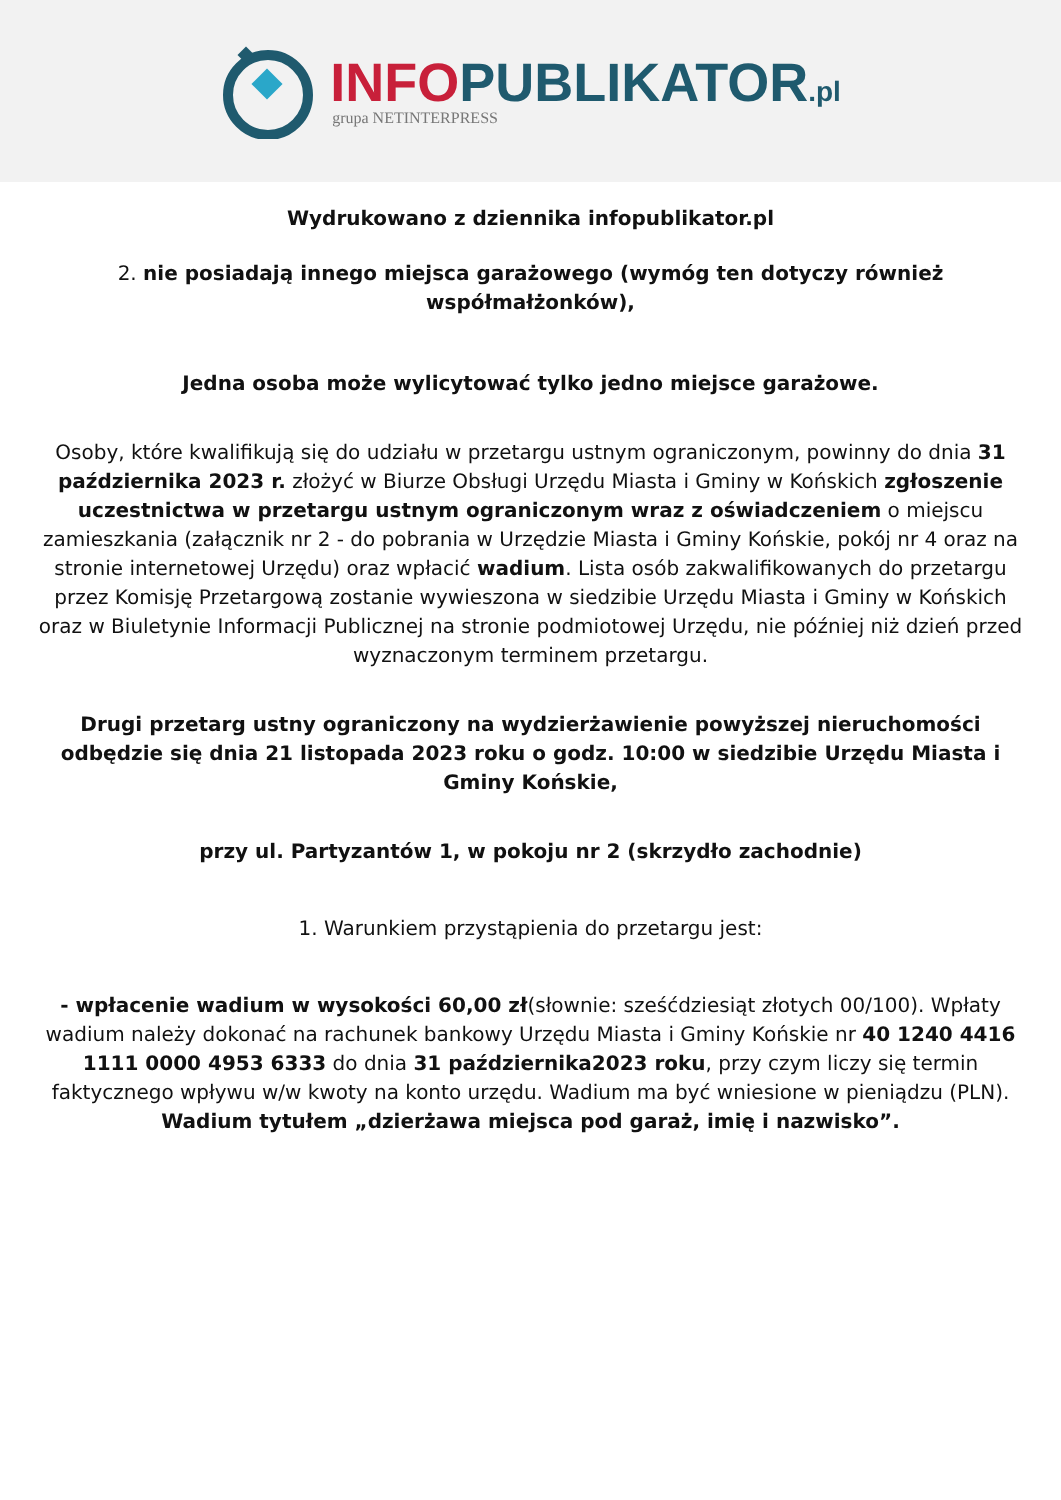INFOPUBLIKATOR.pl
grupa NETINTERPRESS
Wydrukowano z dziennika infopublikator.pl
2. nie posiadają innego miejsca garażowego (wymóg ten dotyczy również współmałżonków),
Jedna osoba może wylicytować tylko jedno miejsce garażowe.
Osoby, które kwalifikują się do udziału w przetargu ustnym ograniczonym, powinny do dnia 31 października 2023 r. złożyć w Biurze Obsługi Urzędu Miasta i Gminy w Końskich zgłoszenie uczestnictwa w przetargu ustnym ograniczonym wraz z oświadczeniem o miejscu zamieszkania (załącznik nr 2 - do pobrania w Urzędzie Miasta i Gminy Końskie, pokój nr 4 oraz na stronie internetowej Urzędu) oraz wpłacić wadium. Lista osób zakwalifikowanych do przetargu przez Komisję Przetargową zostanie wywieszona w siedzibie Urzędu Miasta i Gminy w Końskich oraz w Biuletynie Informacji Publicznej na stronie podmiotowej Urzędu, nie później niż dzień przed wyznaczonym terminem przetargu.
Drugi przetarg ustny ograniczony na wydzierżawienie powyższej nieruchomości odbędzie się dnia 21 listopada 2023 roku o godz. 10:00 w siedzibie Urzędu Miasta i Gminy Końskie,
przy ul. Partyzantów 1, w pokoju nr 2 (skrzydło zachodnie)
1. Warunkiem przystąpienia do przetargu jest:
- wpłacenie wadium w wysokości 60,00 zł(słownie: sześćdziesiąt złotych 00/100). Wpłaty wadium należy dokonać na rachunek bankowy Urzędu Miasta i Gminy Końskie nr 40 1240 4416 1111 0000 4953 6333 do dnia 31 października2023 roku, przy czym liczy się termin faktycznego wpływu w/w kwoty na konto urzędu. Wadium ma być wniesione w pieniądzu (PLN). Wadium tytułem „dzierżawa miejsca pod garaż, imię i nazwisko”.